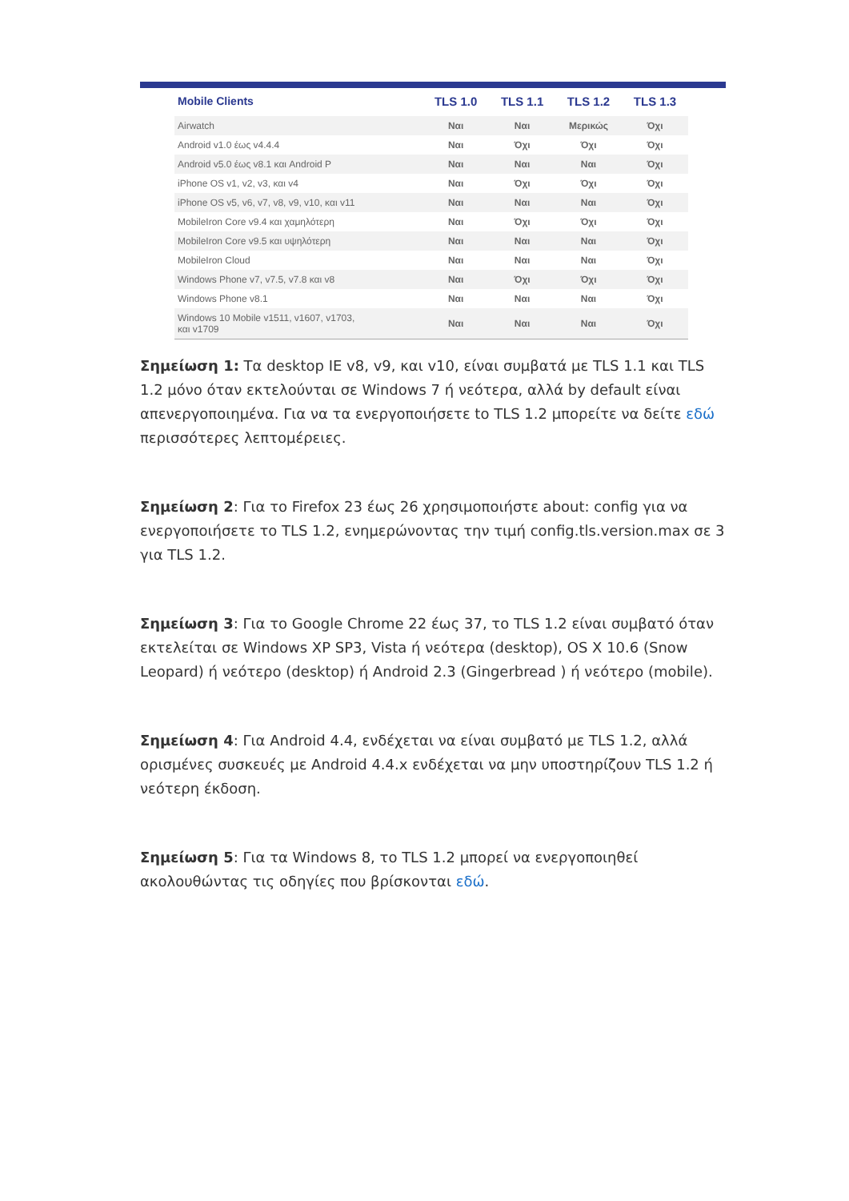| Mobile Clients | TLS 1.0 | TLS 1.1 | TLS 1.2 | TLS 1.3 |
| --- | --- | --- | --- | --- |
| Airwatch | Ναι | Ναι | Μερικώς | Όχι |
| Android v1.0 έως v4.4.4 | Ναι | Όχι | Όχι | Όχι |
| Android v5.0 έως v8.1 και Android P | Ναι | Ναι | Ναι | Όχι |
| iPhone OS v1, v2, v3, και v4 | Ναι | Όχι | Όχι | Όχι |
| iPhone OS v5, v6, v7, v8, v9, v10, και v11 | Ναι | Ναι | Ναι | Όχι |
| MobileIron Core v9.4 και χαμηλότερη | Ναι | Όχι | Όχι | Όχι |
| MobileIron Core v9.5 και υψηλότερη | Ναι | Ναι | Ναι | Όχι |
| MobileIron Cloud | Ναι | Ναι | Ναι | Όχι |
| Windows Phone v7, v7.5, v7.8 και v8 | Ναι | Όχι | Όχι | Όχι |
| Windows Phone v8.1 | Ναι | Ναι | Ναι | Όχι |
| Windows 10 Mobile v1511, v1607, v1703, και v1709 | Ναι | Ναι | Ναι | Όχι |
Σημείωση 1: Τα desktop IE v8, v9, και v10, είναι συμβατά με TLS 1.1 και TLS 1.2 μόνο όταν εκτελούνται σε Windows 7 ή νεότερα, αλλά by default είναι απενεργοποιημένα. Για να τα ενεργοποιήσετε to TLS 1.2 μπορείτε να δείτε εδώ περισσότερες λεπτομέρειες.
Σημείωση 2: Για το Firefox 23 έως 26 χρησιμοποιήστε about: config για να ενεργοποιήσετε το TLS 1.2, ενημερώνοντας την τιμή config.tls.version.max σε 3 για TLS 1.2.
Σημείωση 3: Για το Google Chrome 22 έως 37, το TLS 1.2 είναι συμβατό όταν εκτελείται σε Windows XP SP3, Vista ή νεότερα (desktop), OS X 10.6 (Snow Leopard) ή νεότερο (desktop) ή Android 2.3 (Gingerbread ) ή νεότερο (mobile).
Σημείωση 4: Για Android 4.4, ενδέχεται να είναι συμβατό με TLS 1.2, αλλά ορισμένες συσκευές με Android 4.4.x ενδέχεται να μην υποστηρίζουν TLS 1.2 ή νεότερη έκδοση.
Σημείωση 5: Για τα Windows 8, το TLS 1.2 μπορεί να ενεργοποιηθεί ακολουθώντας τις οδηγίες που βρίσκονται εδώ.